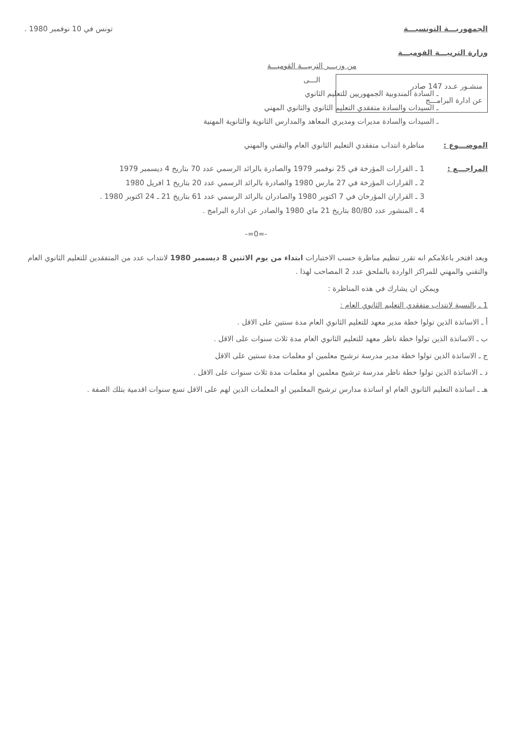الجمهوريـــة التونسيـــة
وزارة التربيـــة القوميـــة
منشـور عـدد 147 صادر
عن ادارة البرامـــج
تونس في 10 نوفمبر 1980 .
من وزيـــر التربيـــة القوميـــة
الـــى
ـ السادة المندوبية الجمهوريين للتعليم الثانوي
ـ السيدات والسادة متفقدي التعليم الثانوي والثانوي المهني
ـ السيدات والسادة مديرات ومديري المعاهد والمدارس الثانوية والثانوية المهنية
الموضـــوع : مناظرة انتداب متفقدي التعليم الثانوي العام والتقني والمهني
المراجـــع : 1 ـ القرارات المؤرخة في 25 نوفمبر 1979 والصادرة بالرائد الرسمي عدد 70 بتاريخ 4 ديسمبر 1979
2 ـ القرارات المؤرخة في 27 مارس 1980 والصادرة بالرائد الرسمي عدد 20 بتاريخ 1 افريل 1980
3 ـ القراران المؤرخان في 7 اكتوبر 1980 والصادران بالرائد الرسمي عدد 61 بتاريخ 21 ـ 24 اكتوبر 1980 .
4 ـ المنشور عدد 80/80 بتاريخ 21 ماي 1980 والصادر عن ادارة البرامج .
-=0=-
وبعد افتخر باعلامكم انه تقرر تنظيم مناظرة حسب الاختبارات ابتداء من يوم الاثنين 8 ديسمبر 1980 لانتداب عدد من المتفقدين للتعليم الثانوي العام والتقني والمهني للمراكز الواردة بالملحق عدد 2 المصاحب لهذا .
ويمكن ان يشارك في هذه المناظرة :
1 ـ بالنسبة لانتداب متفقدي التعليم الثانوي العام :
أ ـ الاساتذة الذين تولوا خطة مدير معهد للتعليم الثانوي العام مدة سنتين على الاقل .
ب ـ الاساتذة الذين تولوا خطة ناظر معهد للتعليم الثانوي العام مدة ثلاث سنوات على الاقل .
ج ـ الاساتذة الذين تولوا خطة مدير مدرسة ترشيح معلمين او معلمات مدة سنتين على الاقل
د ـ الاساتذة الذين تولوا خطة ناظر مدرسة ترشيح معلمين او معلمات مدة ثلاث سنوات على الاقل .
هـ ـ اساتذة التعليم الثانوي العام او اساتذة مدارس ترشيح المعلمين او المعلمات الذين لهم على الاقل تسع سنوات اقدمية بتلك الصفة .